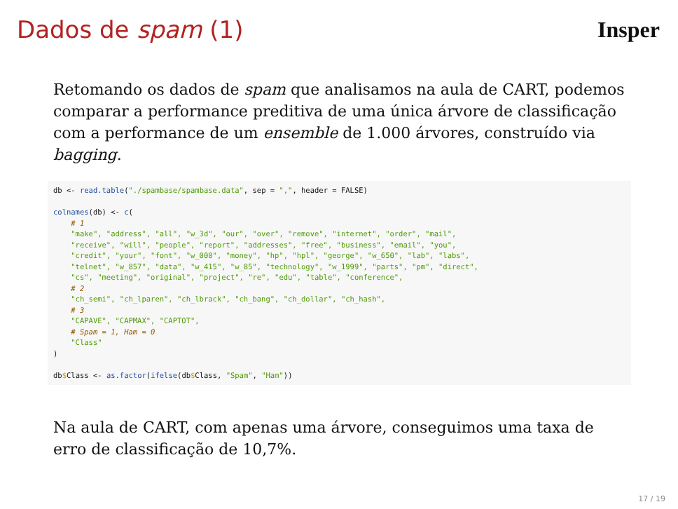Dados de spam (1) Insper
Retomando os dados de spam que analisamos na aula de CART, podemos comparar a performance preditiva de uma única árvore de classificação com a performance de um ensemble de 1.000 árvores, construído via bagging.
db <- read.table("./spambase/spambase.data", sep = ",", header = FALSE)

colnames(db) <- c(
    # 1
    "make", "address", "all", "w_3d", "our", "over", "remove", "internet", "order", "mail",
    "receive", "will", "people", "report", "addresses", "free", "business", "email", "you",
    "credit", "your", "font", "w_000", "money", "hp", "hpl", "george", "w_650", "lab", "labs",
    "telnet", "w_857", "data", "w_415", "w_85", "technology", "w_1999", "parts", "pm", "direct",
    "cs", "meeting", "original", "project", "re", "edu", "table", "conference",
    # 2
    "ch_semi", "ch_lparen", "ch_lbrack", "ch_bang", "ch_dollar", "ch_hash",
    # 3
    "CAPAVE", "CAPMAX", "CAPTOT",
    # Spam = 1, Ham = 0
    "Class"
)

db$Class <- as.factor(ifelse(db$Class, "Spam", "Ham"))
Na aula de CART, com apenas uma árvore, conseguimos uma taxa de erro de classificação de 10,7%.
17 / 19